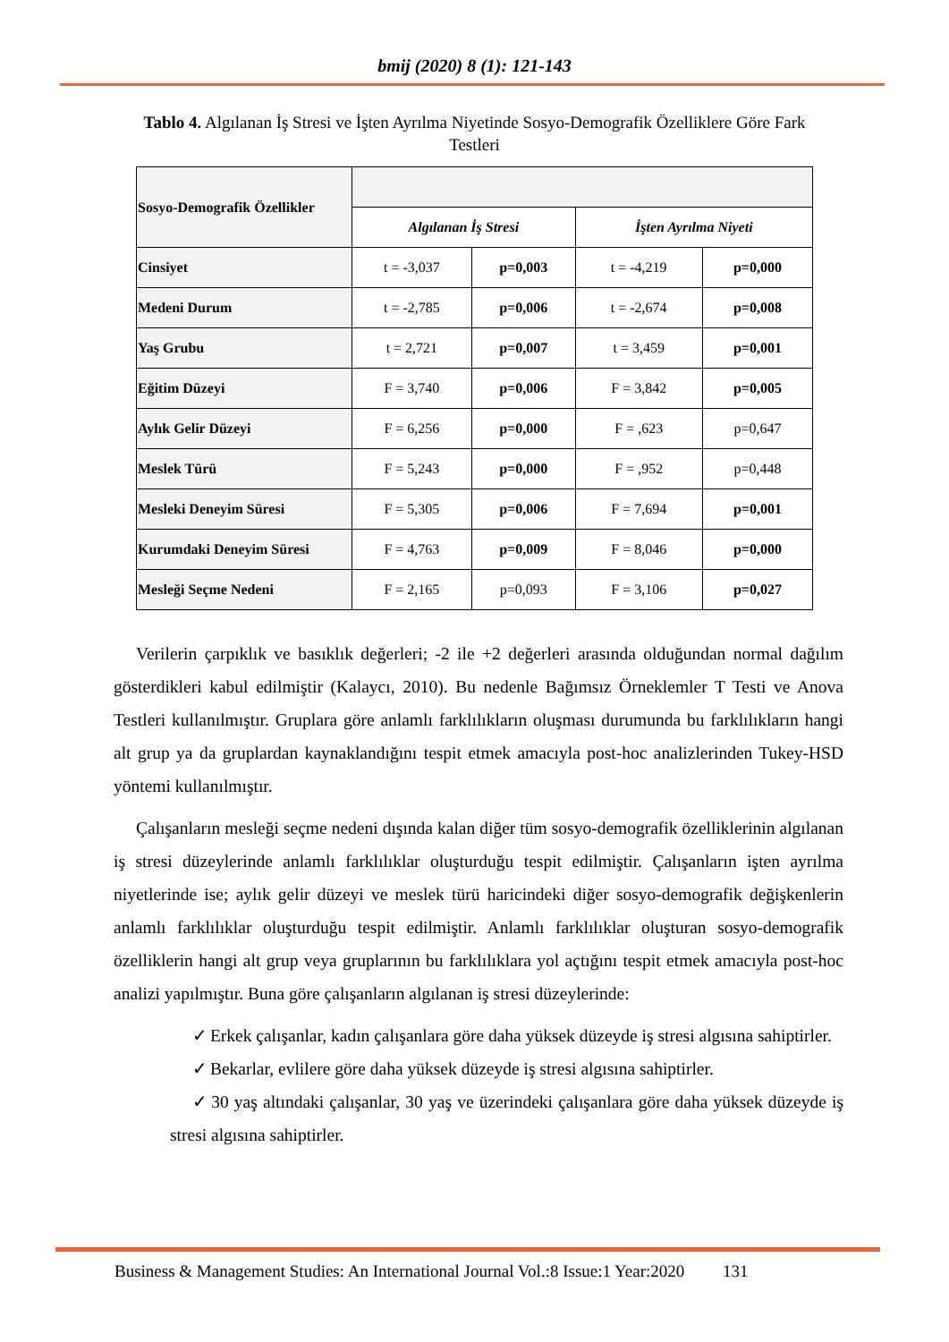bmij (2020) 8 (1): 121-143
Tablo 4. Algılanan İş Stresi ve İşten Ayrılma Niyetinde Sosyo-Demografik Özelliklere Göre Fark Testleri
| Sosyo-Demografik Özellikler | | | | |
| --- | --- | --- | --- | --- |
| | Algılanan İş Stresi | | İşten Ayrılma Niyeti | |
| Cinsiyet | t = -3,037 | p=0,003 | t = -4,219 | p=0,000 |
| Medeni Durum | t = -2,785 | p=0,006 | t = -2,674 | p=0,008 |
| Yaş Grubu | t = 2,721 | p=0,007 | t = 3,459 | p=0,001 |
| Eğitim Düzeyi | F = 3,740 | p=0,006 | F = 3,842 | p=0,005 |
| Aylık Gelir Düzeyi | F = 6,256 | p=0,000 | F = ,623 | p=0,647 |
| Meslek Türü | F = 5,243 | p=0,000 | F = ,952 | p=0,448 |
| Mesleki Deneyim Süresi | F = 5,305 | p=0,006 | F = 7,694 | p=0,001 |
| Kurumdaki Deneyim Süresi | F = 4,763 | p=0,009 | F = 8,046 | p=0,000 |
| Mesleği Seçme Nedeni | F = 2,165 | p=0,093 | F = 3,106 | p=0,027 |
Verilerin çarpıklık ve basıklık değerleri; -2 ile +2 değerleri arasında olduğundan normal dağılım gösterdikleri kabul edilmiştir (Kalaycı, 2010). Bu nedenle Bağımsız Örneklemler T Testi ve Anova Testleri kullanılmıştır. Gruplara göre anlamlı farklılıkların oluşması durumunda bu farklılıkların hangi alt grup ya da gruplardan kaynaklandığını tespit etmek amacıyla post-hoc analizlerinden Tukey-HSD yöntemi kullanılmıştır.
Çalışanların mesleği seçme nedeni dışında kalan diğer tüm sosyo-demografik özelliklerinin algılanan iş stresi düzeylerinde anlamlı farklılıklar oluşturduğu tespit edilmiştir. Çalışanların işten ayrılma niyetlerinde ise; aylık gelir düzeyi ve meslek türü haricindeki diğer sosyo-demografik değişkenlerin anlamlı farklılıklar oluşturduğu tespit edilmiştir. Anlamlı farklılıklar oluşturan sosyo-demografik özelliklerin hangi alt grup veya gruplarının bu farklılıklara yol açtığını tespit etmek amacıyla post-hoc analizi yapılmıştır. Buna göre çalışanların algılanan iş stresi düzeylerinde:
✓ Erkek çalışanlar, kadın çalışanlara göre daha yüksek düzeyde iş stresi algısına sahiptirler.
✓ Bekarlar, evlilere göre daha yüksek düzeyde iş stresi algısına sahiptirler.
✓ 30 yaş altındaki çalışanlar, 30 yaş ve üzerindeki çalışanlara göre daha yüksek düzeyde iş stresi algısına sahiptirler.
Business & Management Studies: An International Journal Vol.:8 Issue:1 Year:2020 131